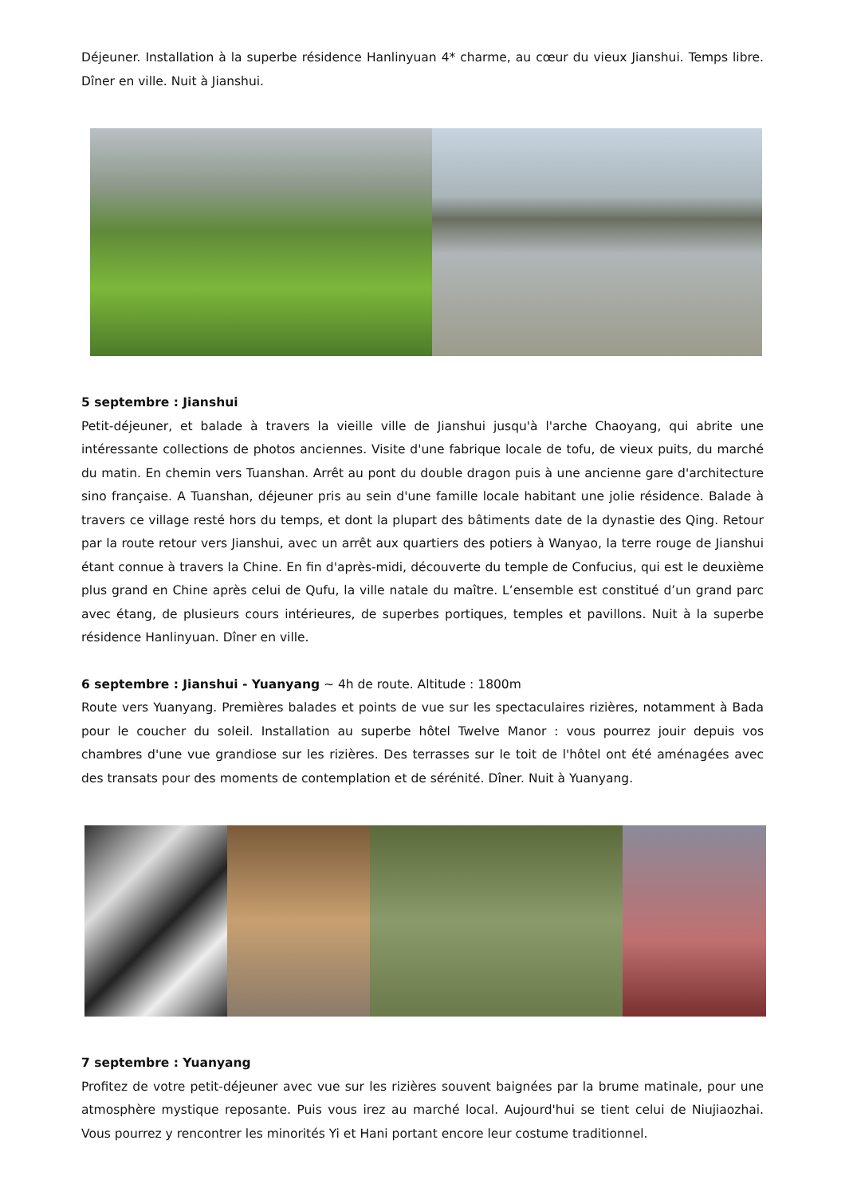Déjeuner. Installation à la superbe résidence Hanlinyuan 4* charme, au cœur du vieux Jianshui. Temps libre. Dîner en ville. Nuit à Jianshui.
5 septembre : Jianshui
Petit-déjeuner, et balade à travers la vieille ville de Jianshui jusqu'à l'arche Chaoyang, qui abrite une intéressante collections de photos anciennes. Visite d'une fabrique locale de tofu, de vieux puits, du marché du matin. En chemin vers Tuanshan. Arrêt au pont du double dragon puis à une ancienne gare d'architecture sino française. A Tuanshan, déjeuner pris au sein d'une famille locale habitant une jolie résidence. Balade à travers ce village resté hors du temps, et dont la plupart des bâtiments date de la dynastie des Qing. Retour par la route retour vers Jianshui, avec un arrêt aux quartiers des potiers à Wanyao, la terre rouge de Jianshui étant connue à travers la Chine. En fin d'après-midi, découverte du temple de Confucius, qui est le deuxième plus grand en Chine après celui de Qufu, la ville natale du maître. L’ensemble est constitué d’un grand parc avec étang, de plusieurs cours intérieures, de superbes portiques, temples et pavillons. Nuit à la superbe résidence Hanlinyuan. Dîner en ville.
6 septembre : Jianshui - Yuanyang ~ 4h de route. Altitude : 1800m
Route vers Yuanyang. Premières balades et points de vue sur les spectaculaires rizières, notamment à Bada pour le coucher du soleil. Installation au superbe hôtel Twelve Manor : vous pourrez jouir depuis vos chambres d'une vue grandiose sur les rizières. Des terrasses sur le toit de l'hôtel ont été aménagées avec des transats pour des moments de contemplation et de sérénité. Dîner. Nuit à Yuanyang.
7 septembre : Yuanyang
Profitez de votre petit-déjeuner avec vue sur les rizières souvent baignées par la brume matinale, pour une atmosphère mystique reposante. Puis vous irez au marché local. Aujourd'hui se tient celui de Niujiaozhai. Vous pourrez y rencontrer les minorités Yi et Hani portant encore leur costume traditionnel.